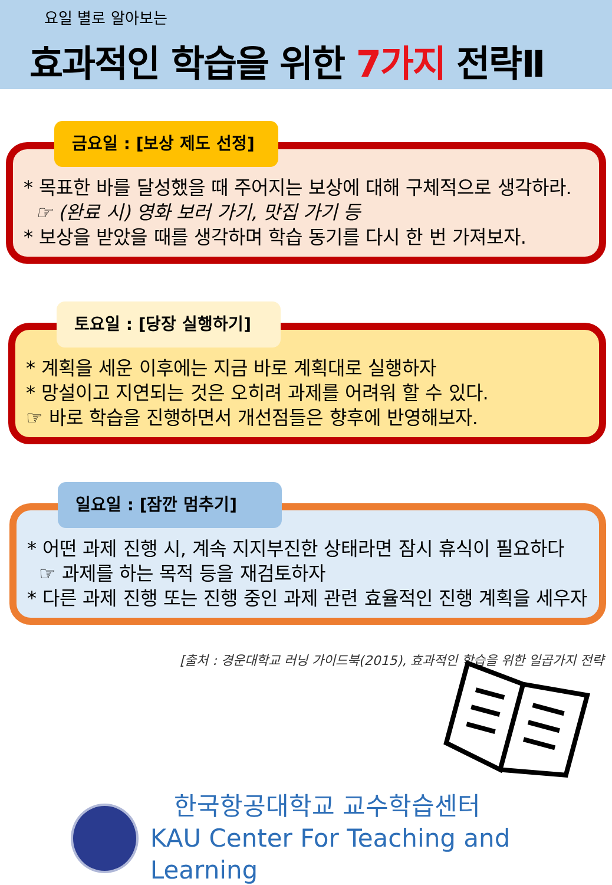요일 별로 알아보는
효과적인 학습을 위한 7가지 전략Ⅱ
금요일 : [보상 제도 선정]
* 목표한 바를 달성했을 때 주어지는 보상에 대해 구체적으로 생각하라.
☞ (완료 시) 영화 보러 가기, 맛집 가기 등
* 보상을 받았을 때를 생각하며 학습 동기를 다시 한 번 가져보자.
토요일 : [당장 실행하기]
* 계획을 세운 이후에는 지금 바로 계획대로 실행하자
* 망설이고 지연되는 것은 오히려 과제를 어려워 할 수 있다.
☞ 바로 학습을 진행하면서 개선점들은 향후에 반영해보자.
일요일 : [잠깐 멈추기]
* 어떤 과제 진행 시, 계속 지지부진한 상태라면 잠시 휴식이 필요하다
☞ 과제를 하는 목적 등을 재검토하자
* 다른 과제 진행 또는 진행 중인 과제 관련 효율적인 진행 계획을 세우자
[출처 : 경운대학교 러닝 가이드북(2015), 효과적인 학습을 위한 일곱가지 전략
한국항공대학교 교수학습센터
KAU Center For Teaching and Learning